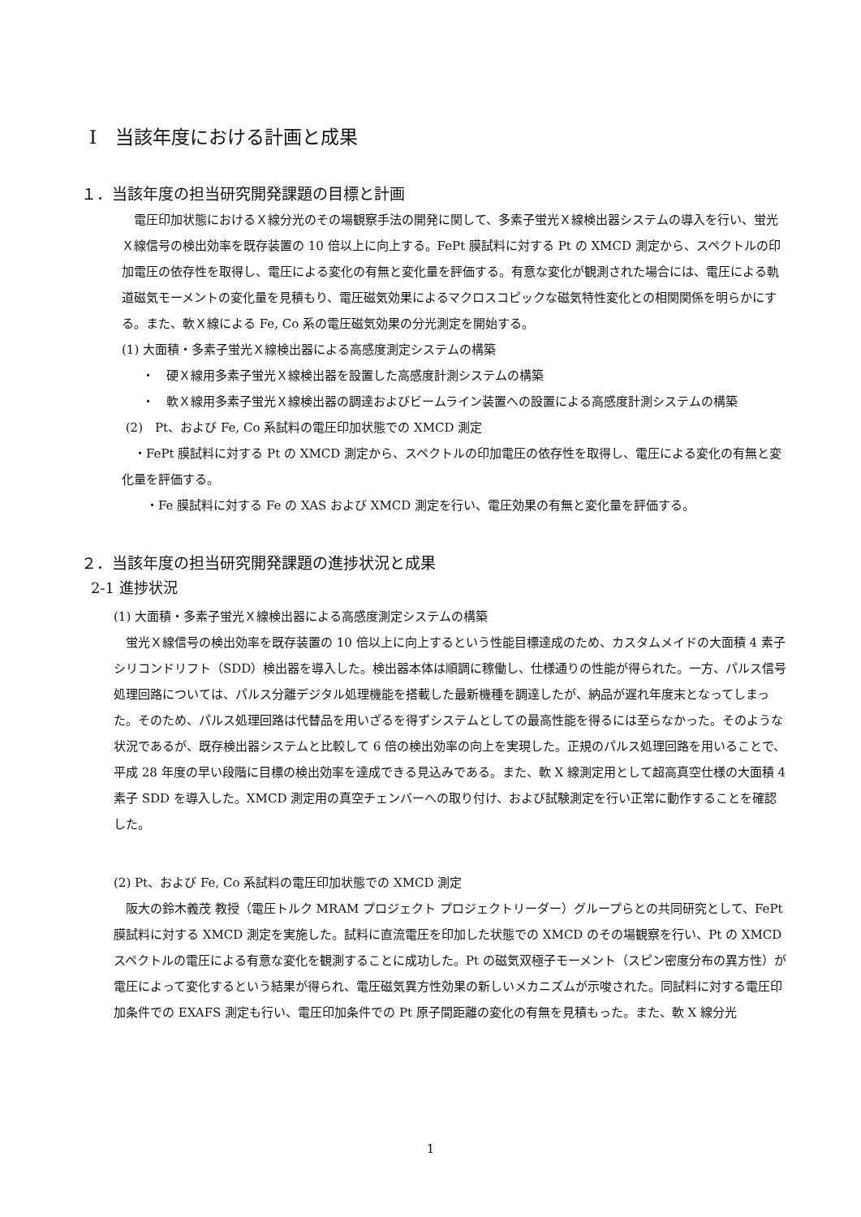Ⅰ　当該年度における計画と成果
１．当該年度の担当研究開発課題の目標と計画
　電圧印加状態におけるＸ線分光のその場観察手法の開発に関して、多素子蛍光Ｘ線検出器システムの導入を行い、蛍光Ｘ線信号の検出効率を既存装置の 10 倍以上に向上する。FePt 膜試料に対する Pt の XMCD 測定から、スペクトルの印加電圧の依存性を取得し、電圧による変化の有無と変化量を評価する。有意な変化が観測された場合には、電圧による軌道磁気モーメントの変化量を見積もり、電圧磁気効果によるマクロスコピックな磁気特性変化との相関関係を明らかにする。また、軟Ｘ線による Fe, Co 系の電圧磁気効果の分光測定を開始する。
(1) 大面積・多素子蛍光Ｘ線検出器による高感度測定システムの構築
・　硬Ｘ線用多素子蛍光Ｘ線検出器を設置した高感度計測システムの構築
・　軟Ｘ線用多素子蛍光Ｘ線検出器の調達およびビームライン装置への設置による高感度計測システムの構築
(2)　Pt、および Fe, Co 系試料の電圧印加状態での XMCD 測定
　・FePt 膜試料に対する Pt の XMCD 測定から、スペクトルの印加電圧の依存性を取得し、電圧による変化の有無と変化量を評価する。
　　・Fe 膜試料に対する Fe の XAS および XMCD 測定を行い、電圧効果の有無と変化量を評価する。
２．当該年度の担当研究開発課題の進捗状況と成果
2-1 進捗状況
(1) 大面積・多素子蛍光Ｘ線検出器による高感度測定システムの構築
　蛍光Ｘ線信号の検出効率を既存装置の 10 倍以上に向上するという性能目標達成のため、カスタムメイドの大面積 4 素子シリコンドリフト（SDD）検出器を導入した。検出器本体は順調に稼働し、仕様通りの性能が得られた。一方、パルス信号処理回路については、パルス分離デジタル処理機能を搭載した最新機種を調達したが、納品が遅れ年度末となってしまった。そのため、パルス処理回路は代替品を用いざるを得ずシステムとしての最高性能を得るには至らなかった。そのような状況であるが、既存検出器システムと比較して 6 倍の検出効率の向上を実現した。正規のパルス処理回路を用いることで、平成 28 年度の早い段階に目標の検出効率を達成できる見込みである。また、軟 X 線測定用として超高真空仕様の大面積 4 素子 SDD を導入した。XMCD 測定用の真空チェンバーへの取り付け、および試験測定を行い正常に動作することを確認した。
(2) Pt、および Fe, Co 系試料の電圧印加状態での XMCD 測定
　阪大の鈴木義茂 教授（電圧トルク MRAM プロジェクト プロジェクトリーダー）グループらとの共同研究として、FePt 膜試料に対する XMCD 測定を実施した。試料に直流電圧を印加した状態での XMCD のその場観察を行い、Pt の XMCD スペクトルの電圧による有意な変化を観測することに成功した。Pt の磁気双極子モーメント（スピン密度分布の異方性）が電圧によって変化するという結果が得られ、電圧磁気異方性効果の新しいメカニズムが示唆された。同試料に対する電圧印加条件での EXAFS 測定も行い、電圧印加条件での Pt 原子間距離の変化の有無を見積もった。また、軟 X 線分光
1